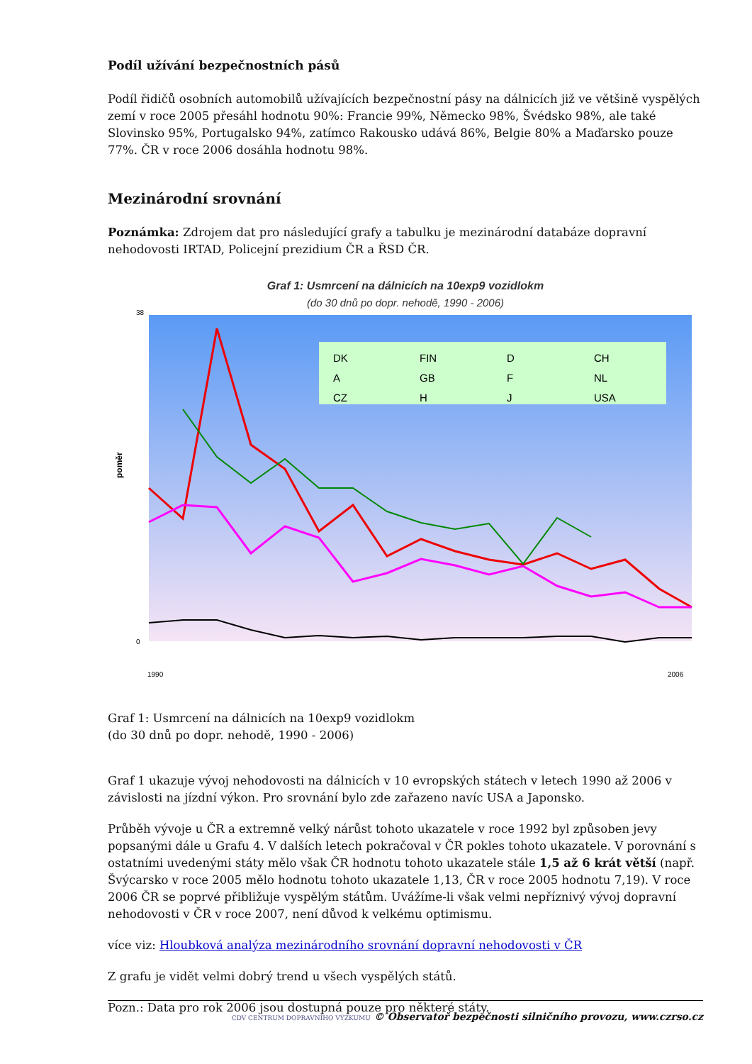Podíl užívání bezpečnostních pásů
Podíl řidičů osobních automobilů užívajících bezpečnostní pásy na dálnicích již ve většině vyspělých zemí v roce 2005 přesáhl hodnotu 90%: Francie 99%, Německo 98%, Švédsko 98%, ale také Slovinsko 95%, Portugalsko 94%, zatímco Rakousko udává 86%, Belgie 80% a Maďarsko pouze 77%. ČR v roce 2006 dosáhla hodnotu 98%.
Mezinárodní srovnání
Poznámka: Zdrojem dat pro následující grafy a tabulku je mezinárodní databáze dopravní nehodovosti IRTAD, Policejní prezidium ČR a ŘSD ČR.
Graf 1: Usmrcení na dálnicích na 10exp9 vozidlokm
(do 30 dnů po dopr. nehodě, 1990 - 2006)
poměr
0
38
DK
FIN
D
CH
A
GB
F
NL
CZ
H
J
USA
1990
2006
Graf 1: Usmrcení na dálnicích na 10exp9 vozidlokm
(do 30 dnů po dopr. nehodě, 1990 - 2006)
Graf 1 ukazuje vývoj nehodovosti na dálnicích v 10 evropských státech v letech 1990 až 2006 v závislosti na jízdní výkon. Pro srovnání bylo zde zařazeno navíc USA a Japonsko.
Průběh vývoje u ČR a extremně velký nárůst tohoto ukazatele v roce 1992 byl způsoben jevy popsanými dále u Grafu 4. V dalších letech pokračoval v ČR pokles tohoto ukazatele. V porovnání s ostatními uvedenými státy mělo však ČR hodnotu tohoto ukazatele stále 1,5 až 6 krát větší (např. Švýcarsko v roce 2005 mělo hodnotu tohoto ukazatele 1,13, ČR v roce 2005 hodnotu 7,19). V roce 2006 ČR se poprvé přibližuje vyspělým státům. Uvážíme-li však velmi nepříznivý vývoj dopravní nehodovosti v ČR v roce 2007, není důvod k velkému optimismu.
více viz: Hloubková analýza mezinárodního srovnání dopravní nehodovosti v ČR
Z grafu je vidět velmi dobrý trend u všech vyspělých států.
Pozn.: Data pro rok 2006 jsou dostupná pouze pro některé státy.
CDV CENTRUM DOPRAVNÍHO VÝZKUMU © Observatoř bezpečnosti silničního provozu, www.czrso.cz